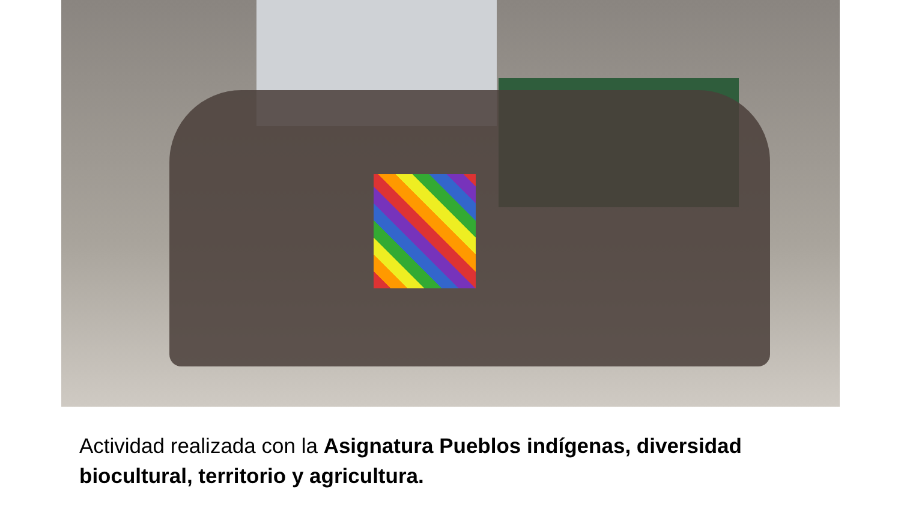Actividad realizada con la Asignatura Pueblos indígenas, diversidad biocultural, territorio y agricultura.